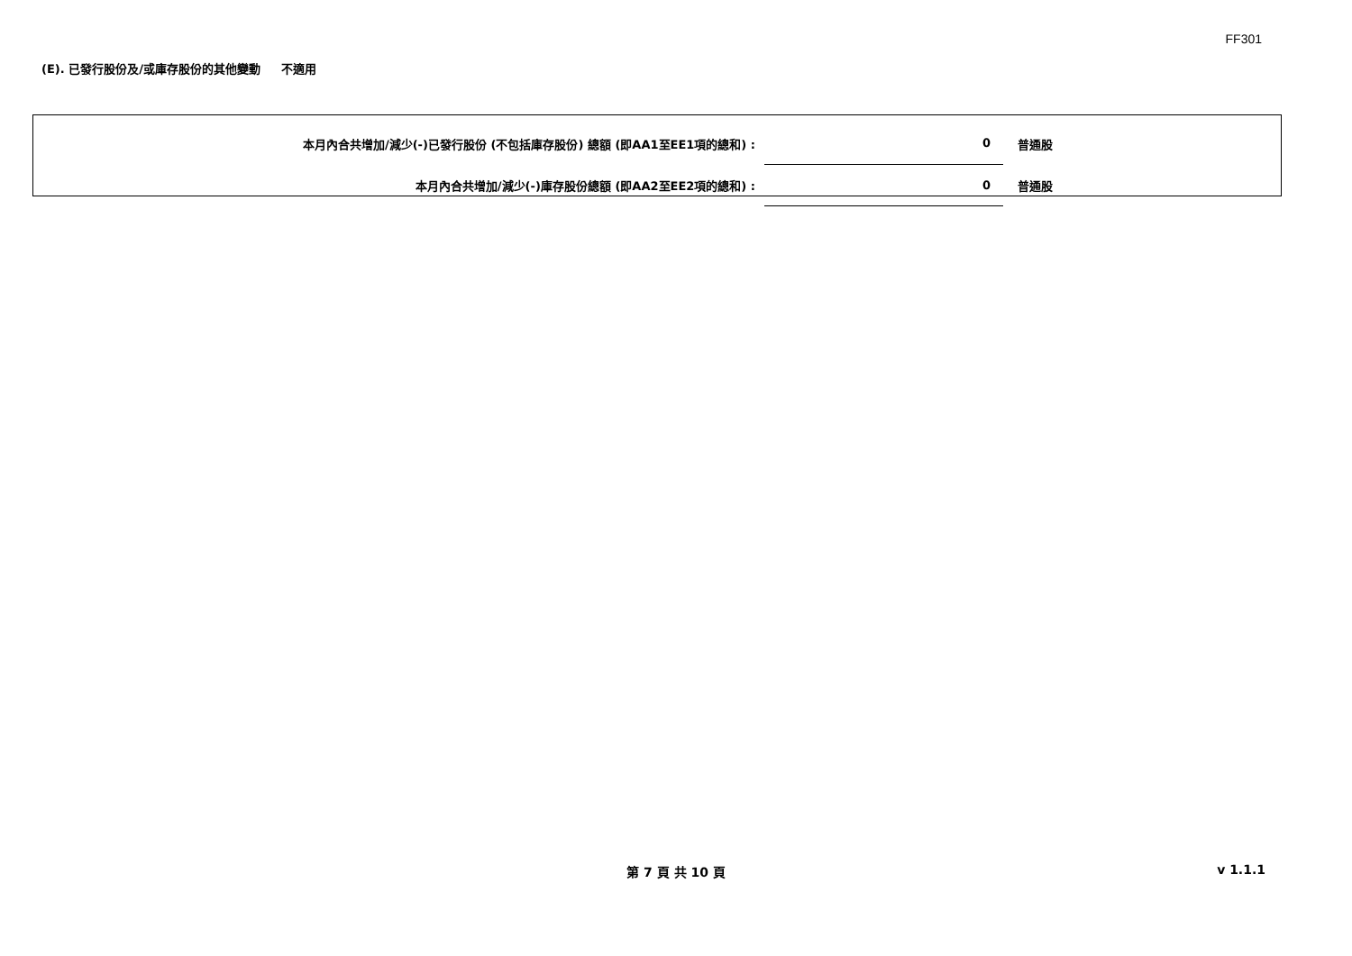FF301
(E). 已發行股份及/或庫存股份的其他變動 不適用
| 本月內合共增加/減少(-)已發行股份 (不包括庫存股份) 總額 (即AA1至EE1項的總和) : | 0 | 普通股 |
| 本月內合共增加/減少(-)庫存股份總額 (即AA2至EE2項的總和) : | 0 | 普通股 |
第 7 頁 共 10 頁 v 1.1.1